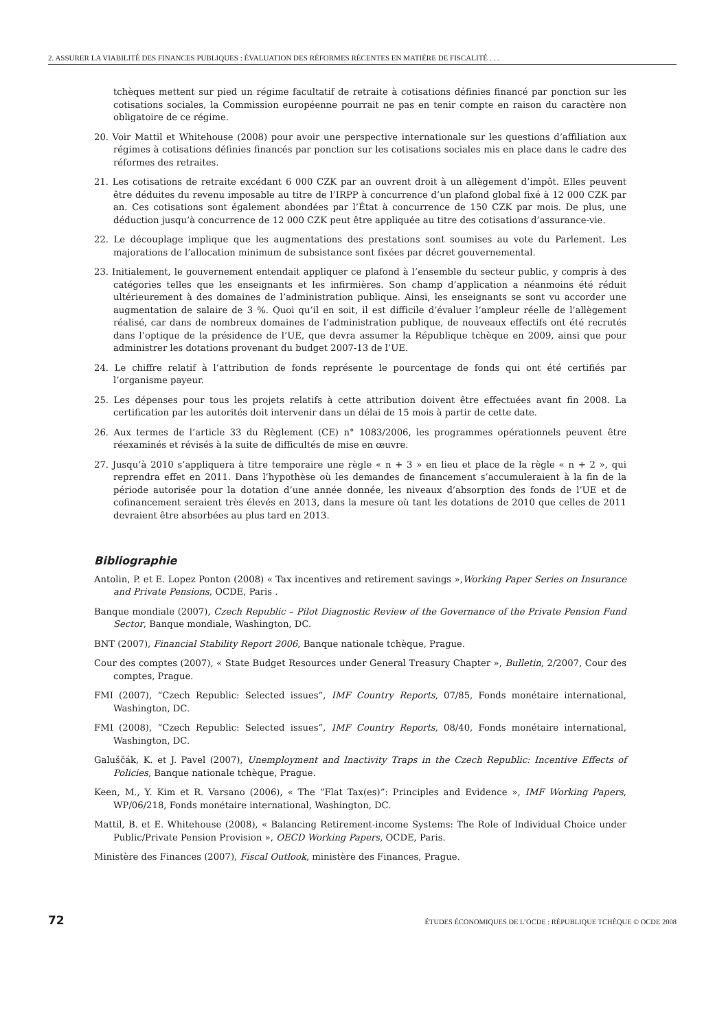2. ASSURER LA VIABILITÉ DES FINANCES PUBLIQUES : ÉVALUATION DES RÉFORMES RÉCENTES EN MATIÈRE DE FISCALITÉ . . .
tchèques mettent sur pied un régime facultatif de retraite à cotisations définies financé par ponction sur les cotisations sociales, la Commission européenne pourrait ne pas en tenir compte en raison du caractère non obligatoire de ce régime.
20. Voir Mattil et Whitehouse (2008) pour avoir une perspective internationale sur les questions d’affiliation aux régimes à cotisations définies financés par ponction sur les cotisations sociales mis en place dans le cadre des réformes des retraites.
21. Les cotisations de retraite excédant 6 000 CZK par an ouvrent droit à un allègement d’impôt. Elles peuvent être déduites du revenu imposable au titre de l’IRPP à concurrence d’un plafond global fixé à 12 000 CZK par an. Ces cotisations sont également abondées par l’État à concurrence de 150 CZK par mois. De plus, une déduction jusqu’à concurrence de 12 000 CZK peut être appliquée au titre des cotisations d’assurance-vie.
22. Le découplage implique que les augmentations des prestations sont soumises au vote du Parlement. Les majorations de l’allocation minimum de subsistance sont fixées par décret gouvernemental.
23. Initialement, le gouvernement entendait appliquer ce plafond à l’ensemble du secteur public, y compris à des catégories telles que les enseignants et les infirmières. Son champ d’application a néanmoins été réduit ultérieurement à des domaines de l’administration publique. Ainsi, les enseignants se sont vu accorder une augmentation de salaire de 3 %. Quoi qu’il en soit, il est difficile d’évaluer l’ampleur réelle de l’allègement réalisé, car dans de nombreux domaines de l’administration publique, de nouveaux effectifs ont été recrutés dans l’optique de la présidence de l’UE, que devra assumer la République tchèque en 2009, ainsi que pour administrer les dotations provenant du budget 2007-13 de l’UE.
24. Le chiffre relatif à l’attribution de fonds représente le pourcentage de fonds qui ont été certifiés par l’organisme payeur.
25. Les dépenses pour tous les projets relatifs à cette attribution doivent être effectuées avant fin 2008. La certification par les autorités doit intervenir dans un délai de 15 mois à partir de cette date.
26. Aux termes de l’article 33 du Règlement (CE) n° 1083/2006, les programmes opérationnels peuvent être réexaminés et révisés à la suite de difficultés de mise en œuvre.
27. Jusqu’à 2010 s’appliquera à titre temporaire une règle « n + 3 » en lieu et place de la règle « n + 2 », qui reprendra effet en 2011. Dans l’hypothèse où les demandes de financement s’accumuleraient à la fin de la période autorisée pour la dotation d’une année donnée, les niveaux d’absorption des fonds de l’UE et de cofinancement seraient très élevés en 2013, dans la mesure où tant les dotations de 2010 que celles de 2011 devraient être absorbées au plus tard en 2013.
Bibliographie
Antolin, P. et E. Lopez Ponton (2008) « Tax incentives and retirement savings »,Working Paper Series on Insurance and Private Pensions, OCDE, Paris .
Banque mondiale (2007), Czech Republic – Pilot Diagnostic Review of the Governance of the Private Pension Fund Sector, Banque mondiale, Washington, DC.
BNT (2007), Financial Stability Report 2006, Banque nationale tchèque, Prague.
Cour des comptes (2007), « State Budget Resources under General Treasury Chapter », Bulletin, 2/2007, Cour des comptes, Prague.
FMI (2007), “Czech Republic: Selected issues”, IMF Country Reports, 07/85, Fonds monétaire international, Washington, DC.
FMI (2008), “Czech Republic: Selected issues”, IMF Country Reports, 08/40, Fonds monétaire international, Washington, DC.
Galuščák, K. et J. Pavel (2007), Unemployment and Inactivity Traps in the Czech Republic: Incentive Effects of Policies, Banque nationale tchèque, Prague.
Keen, M., Y. Kim et R. Varsano (2006), « The “Flat Tax(es)”: Principles and Evidence », IMF Working Papers, WP/06/218, Fonds monétaire international, Washington, DC.
Mattil, B. et E. Whitehouse (2008), « Balancing Retirement-income Systems: The Role of Individual Choice under Public/Private Pension Provision », OECD Working Papers, OCDE, Paris.
Ministère des Finances (2007), Fiscal Outlook, ministère des Finances, Prague.
72 ÉTUDES ÉCONOMIQUES DE L’OCDE : RÉPUBLIQUE TCHÈQUE © OCDE 2008